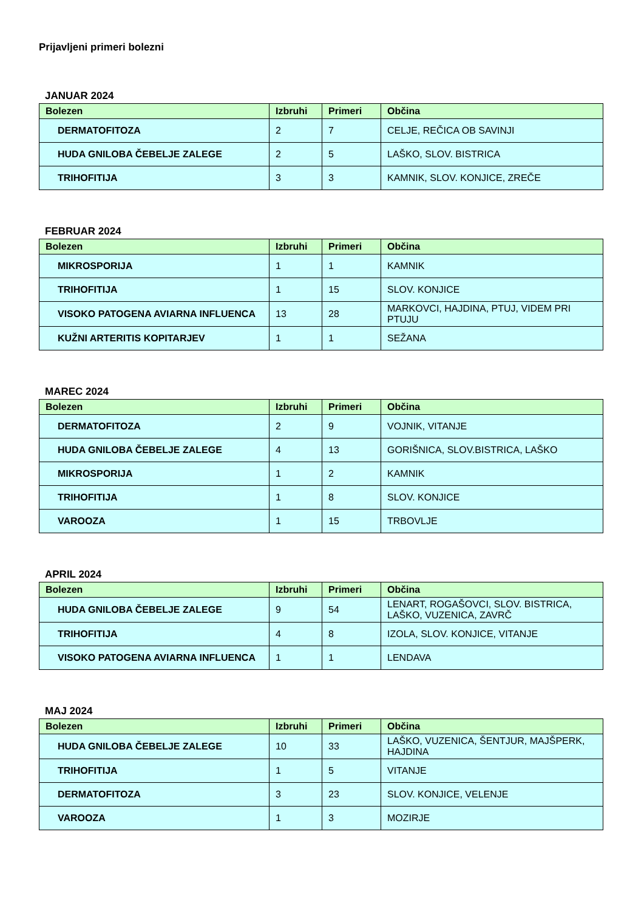Prijavljeni primeri bolezni
JANUAR 2024
| Bolezen | Izbruhi | Primeri | Občina |
| --- | --- | --- | --- |
| DERMATOFITOZA | 2 | 7 | CELJE, REČICA OB SAVINJI |
| HUDA GNILOBA ČEBELJE ZALEGE | 2 | 5 | LAŠKO, SLOV. BISTRICA |
| TRIHOFITIJA | 3 | 3 | KAMNIK, SLOV. KONJICE, ZREČE |
FEBRUAR 2024
| Bolezen | Izbruhi | Primeri | Občina |
| --- | --- | --- | --- |
| MIKROSPORIJA | 1 | 1 | KAMNIK |
| TRIHOFITIJA | 1 | 15 | SLOV. KONJICE |
| VISOKO PATOGENA AVIARNA INFLUENCA | 13 | 28 | MARKOVCI, HAJDINA, PTUJ, VIDEM PRI PTUJU |
| KUŽNI ARTERITIS KOPITARJEV | 1 | 1 | SEŽANA |
MAREC 2024
| Bolezen | Izbruhi | Primeri | Občina |
| --- | --- | --- | --- |
| DERMATOFITOZA | 2 | 9 | VOJNIK, VITANJE |
| HUDA GNILOBA ČEBELJE ZALEGE | 4 | 13 | GORIŠNICA, SLOV.BISTRICA, LAŠKO |
| MIKROSPORIJA | 1 | 2 | KAMNIK |
| TRIHOFITIJA | 1 | 8 | SLOV. KONJICE |
| VAROOZA | 1 | 15 | TRBOVLJE |
APRIL 2024
| Bolezen | Izbruhi | Primeri | Občina |
| --- | --- | --- | --- |
| HUDA GNILOBA ČEBELJE ZALEGE | 9 | 54 | LENART, ROGAŠOVCI, SLOV. BISTRICA, LAŠKO, VUZENICA, ZAVRČ |
| TRIHOFITIJA | 4 | 8 | IZOLA, SLOV. KONJICE, VITANJE |
| VISOKO PATOGENA AVIARNA INFLUENCA | 1 | 1 | LENDAVA |
MAJ 2024
| Bolezen | Izbruhi | Primeri | Občina |
| --- | --- | --- | --- |
| HUDA GNILOBA ČEBELJE ZALEGE | 10 | 33 | LAŠKO, VUZENICA, ŠENTJUR, MAJŠPERK, HAJDINA |
| TRIHOFITIJA | 1 | 5 | VITANJE |
| DERMATOFITOZA | 3 | 23 | SLOV. KONJICE, VELENJE |
| VAROOZA | 1 | 3 | MOZIRJE |